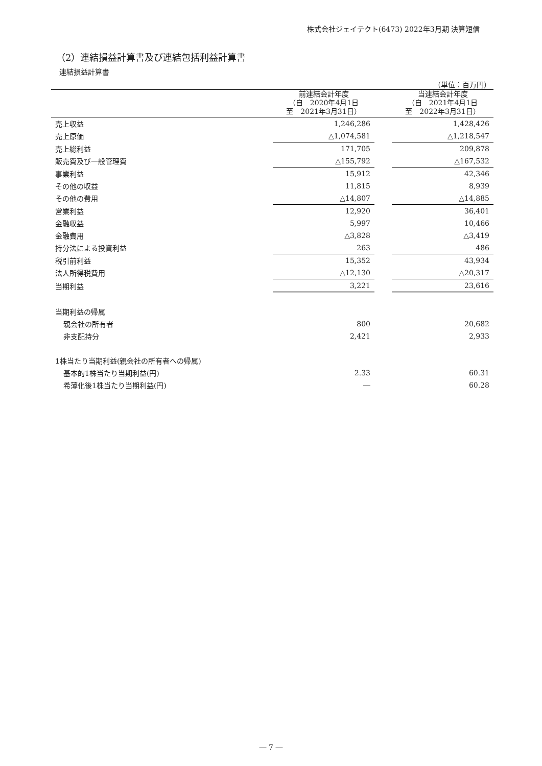株式会社ジェイテクト(6473) 2022年3月期 決算短信
（2）連結損益計算書及び連結包括利益計算書
連結損益計算書
（単位：百万円）
| | 前連結会計年度 （自 2020年4月1日 至 2021年3月31日） | | 当連結会計年度 （自 2021年4月1日 至 2022年3月31日） |
| --- | --- | --- | --- |
| 売上収益 | 1,246,286 | | 1,428,426 |
| 売上原価 | △1,074,581 | | △1,218,547 |
| 売上総利益 | 171,705 | | 209,878 |
| 販売費及び一般管理費 | △155,792 | | △167,532 |
| 事業利益 | 15,912 | | 42,346 |
| その他の収益 | 11,815 | | 8,939 |
| その他の費用 | △14,807 | | △14,885 |
| 営業利益 | 12,920 | | 36,401 |
| 金融収益 | 5,997 | | 10,466 |
| 金融費用 | △3,828 | | △3,419 |
| 持分法による投資利益 | 263 | | 486 |
| 税引前利益 | 15,352 | | 43,934 |
| 法人所得税費用 | △12,130 | | △20,317 |
| 当期利益 | 3,221 | | 23,616 |
| 当期利益の帰属 | | | |
| 親会社の所有者 | 800 | | 20,682 |
| 非支配持分 | 2,421 | | 2,933 |
| 1株当たり当期利益(親会社の所有者への帰属) | | | |
| 基本的1株当たり当期利益(円) | 2.33 | | 60.31 |
| 希薄化後1株当たり当期利益(円) | ― | | 60.28 |
― 7 ―